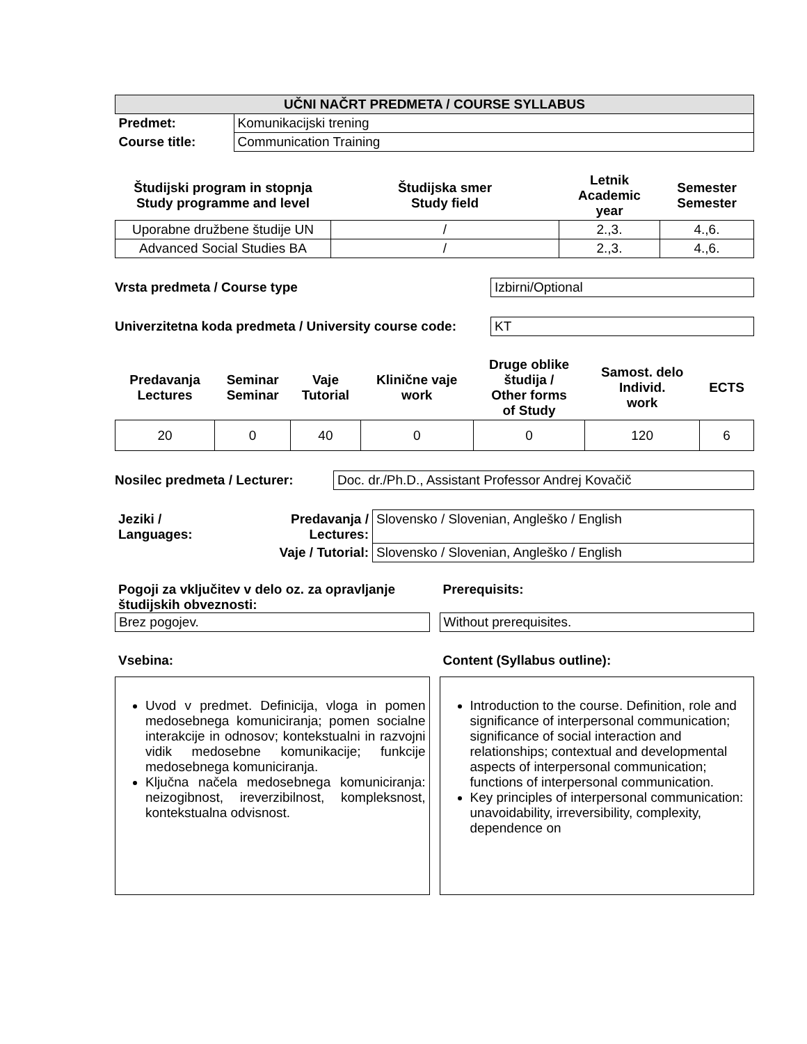| UČNI NAČRT PREDMETA / COURSE SYLLABUS | |
| --- | --- |
| Predmet: | Komunikacijski trening |
| Course title: | Communication Training |
| Študijski program in stopnja Study programme and level | Študijska smer Study field | Letnik Academic year | Semester Semester |
| --- | --- | --- | --- |
| Uporabne družbene študije UN | / | 2.,3. | 4.,6. |
| Advanced Social Studies BA | / | 2.,3. | 4.,6. |
Vrsta predmeta / Course type Izbirni/Optional
Univerzitetna koda predmeta / University course code:
KT
| Predavanja Lectures | Seminar Seminar | Vaje Tutorial | Klinične vaje work | Druge oblike študija / Other forms of Study | Samost. delo Individ. work | ECTS |
| --- | --- | --- | --- | --- | --- | --- |
| 20 | 0 | 40 | 0 | 0 | 120 | 6 |
Nosilec predmeta / Lecturer:
Doc. dr./Ph.D., Assistant Professor Andrej Kovačič
| Jeziki / Languages: | Predavanja / Lectures: | Slovensko / Slovenian, Angleško / English |
| | Vaje / Tutorial: | Slovensko / Slovenian, Angleško / English |
Pogoji za vključitev v delo oz. za opravljanje študijskih obveznosti:
Brez pogojev.
Vsebina:
Uvod v predmet. Definicija, vloga in pomen medosebnega komuniciranja; pomen socialne interakcije in odnosov; kontekstualni in razvojni vidik medosebne komunikacije; funkcije medosebnega komuniciranja.
Ključna načela medosebnega komuniciranja: neizogibnost, ireverzibilnost, kompleksnost, kontekstualna odvisnost.
Prerequisits:
Without prerequisites.
Content (Syllabus outline):
Introduction to the course. Definition, role and significance of interpersonal communication; significance of social interaction and relationships; contextual and developmental aspects of interpersonal communication; functions of interpersonal communication.
Key principles of interpersonal communication: unavoidability, irreversibility, complexity, dependence on